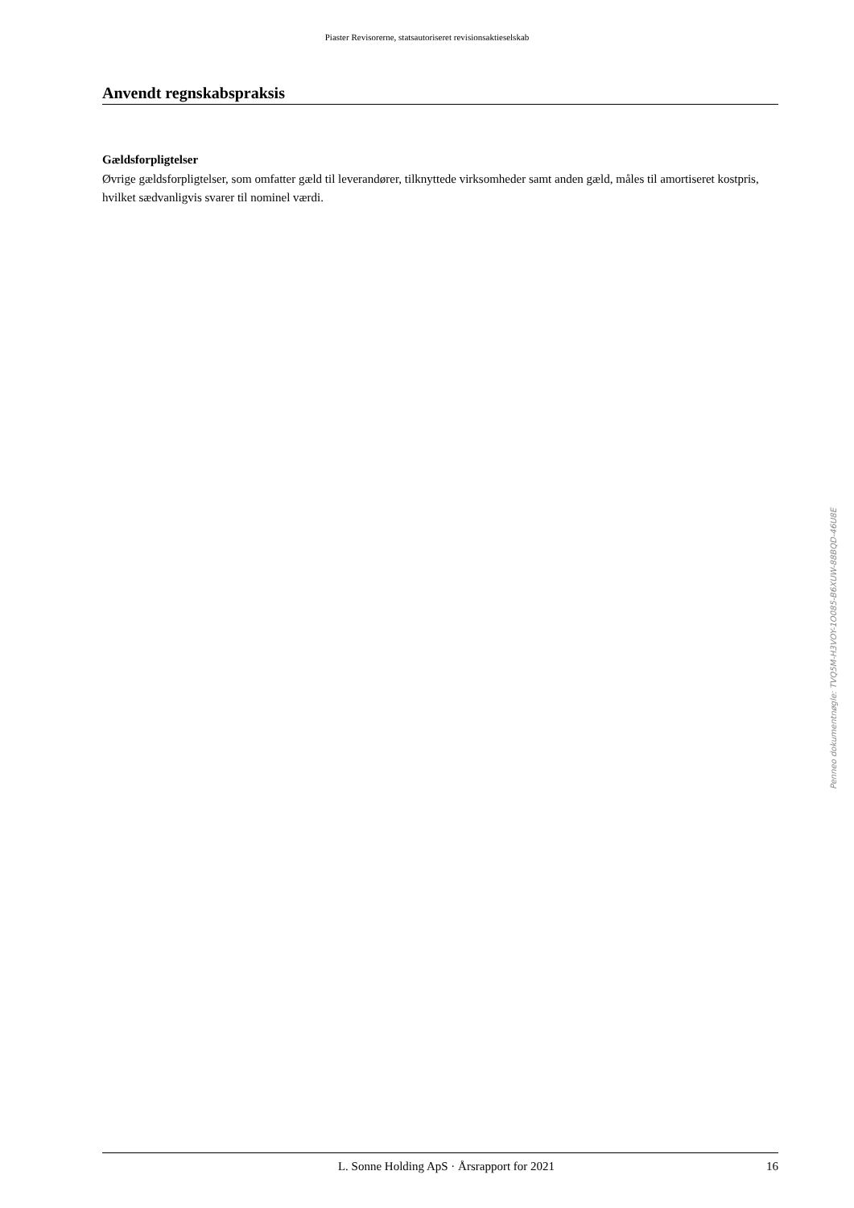Piaster Revisorerne, statsautoriseret revisionsaktieselskab
Anvendt regnskabspraksis
Gældsforpligtelser
Øvrige gældsforpligtelser, som omfatter gæld til leverandører, tilknyttede virksomheder samt anden gæld, måles til amortiseret kostpris, hvilket sædvanligvis svarer til nominel værdi.
Penneo dokumentnøgle: TVQ5M-H3VOY-1O085-B6XUW-88BQD-46U8E
L. Sonne Holding ApS · Årsrapport for 2021 16